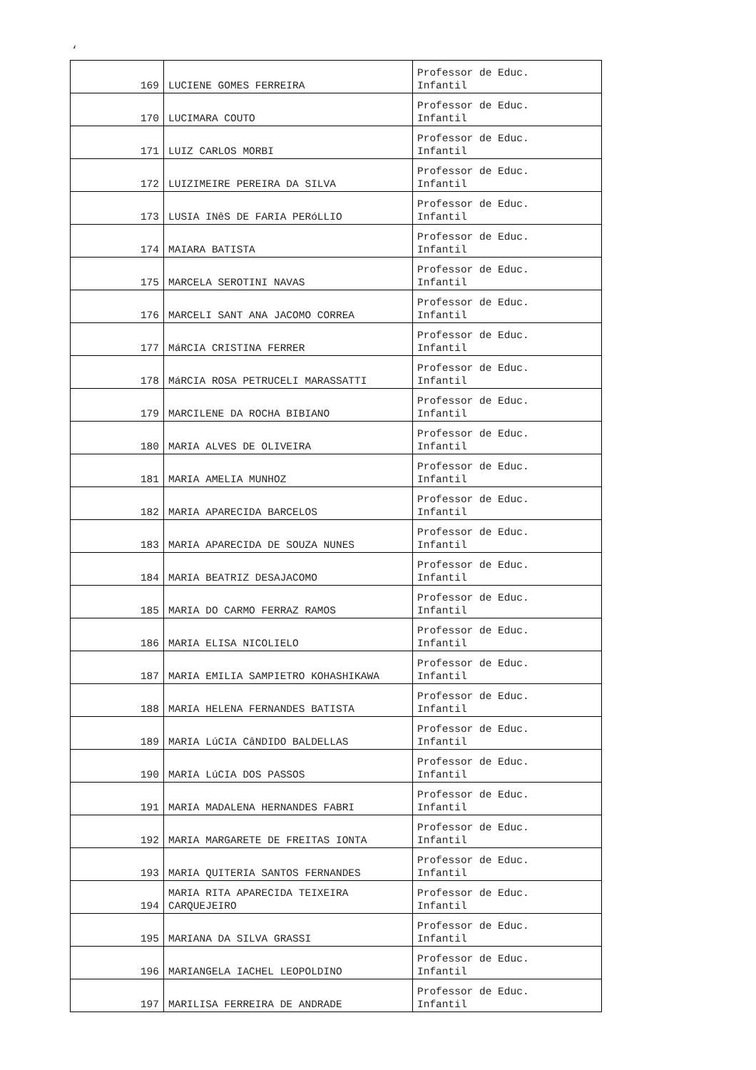‘
| 169 | LUCIENE GOMES FERREIRA | Professor de Educ. Infantil |
| 170 | LUCIMARA COUTO | Professor de Educ. Infantil |
| 171 | LUIZ CARLOS MORBI | Professor de Educ. Infantil |
| 172 | LUIZIMEIRE PEREIRA DA SILVA | Professor de Educ. Infantil |
| 173 | LUSIA INêS DE FARIA PERóLLIO | Professor de Educ. Infantil |
| 174 | MAIARA BATISTA | Professor de Educ. Infantil |
| 175 | MARCELA SEROTINI NAVAS | Professor de Educ. Infantil |
| 176 | MARCELI SANT ANA JACOMO CORREA | Professor de Educ. Infantil |
| 177 | MáRCIA CRISTINA FERRER | Professor de Educ. Infantil |
| 178 | MáRCIA ROSA PETRUCELI MARASSATTI | Professor de Educ. Infantil |
| 179 | MARCILENE DA ROCHA BIBIANO | Professor de Educ. Infantil |
| 180 | MARIA ALVES DE OLIVEIRA | Professor de Educ. Infantil |
| 181 | MARIA AMELIA MUNHOZ | Professor de Educ. Infantil |
| 182 | MARIA APARECIDA BARCELOS | Professor de Educ. Infantil |
| 183 | MARIA APARECIDA DE SOUZA NUNES | Professor de Educ. Infantil |
| 184 | MARIA BEATRIZ DESAJACOMO | Professor de Educ. Infantil |
| 185 | MARIA DO CARMO FERRAZ RAMOS | Professor de Educ. Infantil |
| 186 | MARIA ELISA NICOLIELO | Professor de Educ. Infantil |
| 187 | MARIA EMILIA SAMPIETRO KOHASHIKAWA | Professor de Educ. Infantil |
| 188 | MARIA HELENA FERNANDES BATISTA | Professor de Educ. Infantil |
| 189 | MARIA LúCIA CâNDIDO BALDELLAS | Professor de Educ. Infantil |
| 190 | MARIA LúCIA DOS PASSOS | Professor de Educ. Infantil |
| 191 | MARIA MADALENA HERNANDES FABRI | Professor de Educ. Infantil |
| 192 | MARIA MARGARETE DE FREITAS IONTA | Professor de Educ. Infantil |
| 193 | MARIA QUITERIA SANTOS FERNANDES | Professor de Educ. Infantil |
| 194 | MARIA RITA APARECIDA TEIXEIRA CARQUEJEIRO | Professor de Educ. Infantil |
| 195 | MARIANA DA SILVA GRASSI | Professor de Educ. Infantil |
| 196 | MARIANGELA IACHEL LEOPOLDINO | Professor de Educ. Infantil |
| 197 | MARILISA FERREIRA DE ANDRADE | Professor de Educ. Infantil |